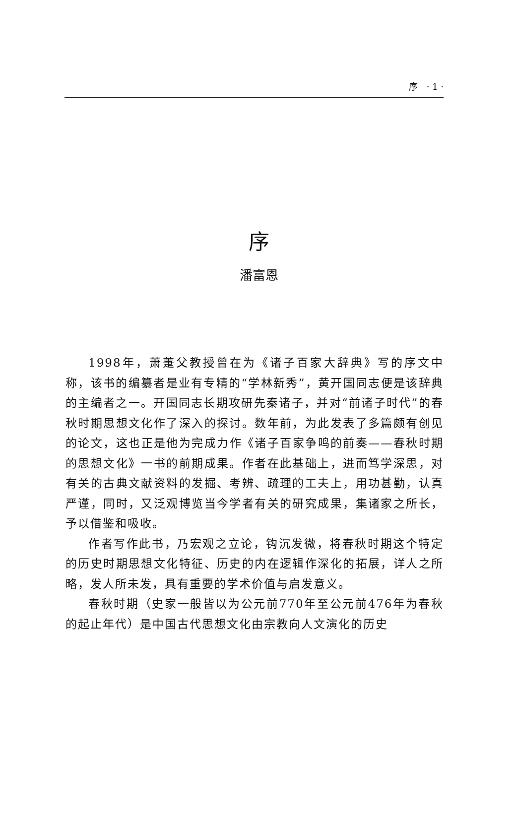序 · 1 ·
序
潘富恩
1998年，萧萐父教授曾在为《诸子百家大辞典》写的序文中称，该书的编纂者是业有专精的“学林新秀”，黄开国同志便是该辞典的主编者之一。开国同志长期攻研先秦诸子，并对“前诸子时代”的春秋时期思想文化作了深入的探讨。数年前，为此发表了多篇颇有创见的论文，这也正是他为完成力作《诸子百家争鸣的前奏——春秋时期的思想文化》一书的前期成果。作者在此基础上，进而笃学深思，对有关的古典文献资料的发掘、考辨、疏理的工夫上，用功甚勤，认真严谨，同时，又泛观博览当今学者有关的研究成果，集诸家之所长，予以借鉴和吸收。
作者写作此书，乃宏观之立论，钩沉发微，将春秋时期这个特定的历史时期思想文化特征、历史的内在逻辑作深化的拓展，详人之所略，发人所未发，具有重要的学术价值与启发意义。
春秋时期（史家一般皆以为公元前770年至公元前476年为春秋的起止年代）是中国古代思想文化由宗教向人文演化的历史